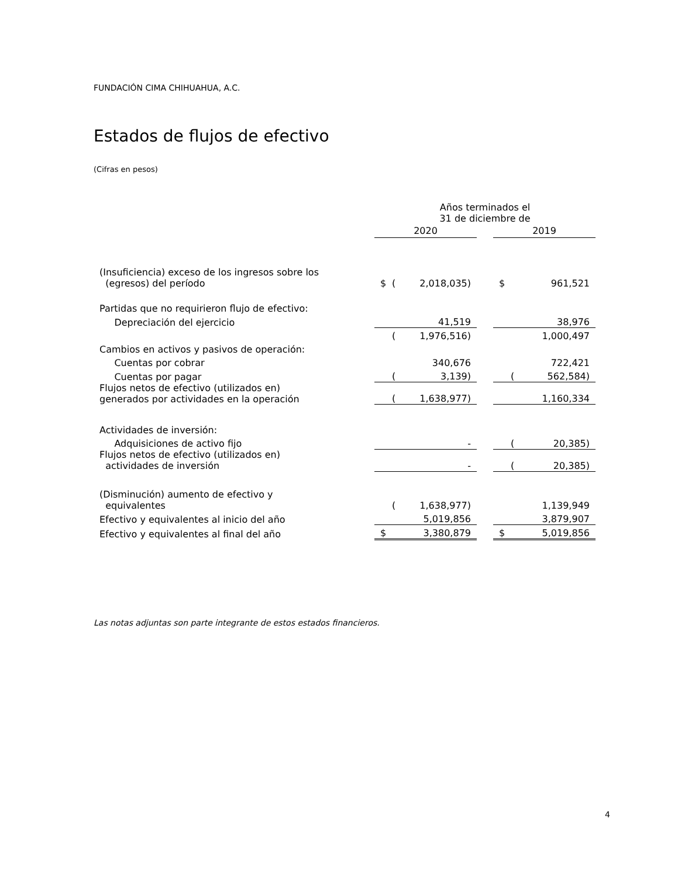FUNDACIÓN CIMA CHIHUAHUA, A.C.
Estados de flujos de efectivo
(Cifras en pesos)
| | Años terminados el 31 de diciembre de | | | | | | |
| | 2020 | | | | 2019 | | |
| (Insuficiencia) exceso de los ingresos sobre los (egresos) del período | $ | ( | 2,018,035) | | $ | | 961,521 |
| Partidas que no requirieron flujo de efectivo: | | | | | | | |
| Depreciación del ejercicio | | | 41,519 | | | | 38,976 |
| | | ( | 1,976,516) | | | | 1,000,497 |
| Cambios en activos y pasivos de operación: | | | | | | | |
| Cuentas por cobrar | | | 340,676 | | | | 722,421 |
| Cuentas por pagar | | ( | 3,139) | | | ( | 562,584) |
| Flujos netos de efectivo (utilizados en) generados por actividades en la operación | | ( | 1,638,977) | | | | 1,160,334 |
| Actividades de inversión: | | | | | | | |
| Adquisiciones de activo fijo | | | - | | | ( | 20,385) |
| Flujos netos de efectivo (utilizados en) actividades de inversión | | | - | | | ( | 20,385) |
| (Disminución) aumento de efectivo y equivalentes | | ( | 1,638,977) | | | | 1,139,949 |
| Efectivo y equivalentes al inicio del año | | | 5,019,856 | | | | 3,879,907 |
| Efectivo y equivalentes al final del año | $ | | 3,380,879 | | $ | | 5,019,856 |
Las notas adjuntas son parte integrante de estos estados financieros.
4